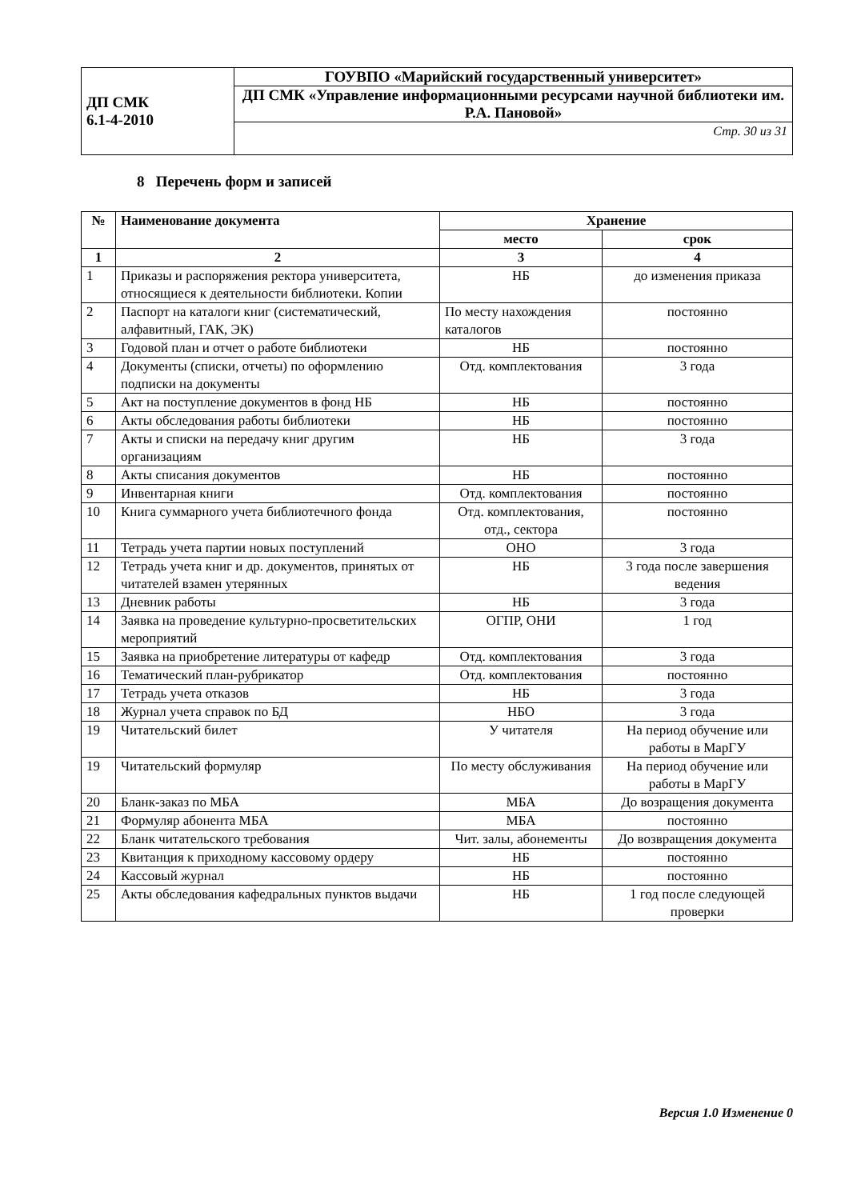| ДП СМК 6.1-4-2010 | ГОУВПО «Марийский государственный университет» |
| | ДП СМК «Управление информационными ресурсами научной библиотеки им. Р.А. Пановой» |
| | Стр. 30 из 31 |
8 Перечень форм и записей
| № | Наименование документа | Хранение | |
| --- | --- | --- | --- |
| | | место | срок |
| 1 | 2 | 3 | 4 |
| 1 | Приказы и распоряжения ректора университета, относящиеся к деятельности библиотеки. Копии | НБ | до изменения приказа |
| 2 | Паспорт на каталоги книг (систематический, алфавитный, ГАК, ЭК) | По месту нахождения каталогов | постоянно |
| 3 | Годовой план и отчет о работе библиотеки | НБ | постоянно |
| 4 | Документы (списки, отчеты) по оформлению подписки на документы | Отд. комплектования | 3 года |
| 5 | Акт на поступление документов в фонд НБ | НБ | постоянно |
| 6 | Акты обследования работы библиотеки | НБ | постоянно |
| 7 | Акты и списки на передачу книг другим организациям | НБ | 3 года |
| 8 | Акты списания документов | НБ | постоянно |
| 9 | Инвентарная книги | Отд. комплектования | постоянно |
| 10 | Книга суммарного учета библиотечного фонда | Отд. комплектования, отд., сектора | постоянно |
| 11 | Тетрадь учета партии новых поступлений | ОНО | 3 года |
| 12 | Тетрадь учета книг и др. документов, принятых от читателей взамен утерянных | НБ | 3 года после завершения ведения |
| 13 | Дневник работы | НБ | 3 года |
| 14 | Заявка на проведение культурно-просветительских мероприятий | ОГПР, ОНИ | 1 год |
| 15 | Заявка на приобретение литературы от кафедр | Отд. комплектования | 3 года |
| 16 | Тематический план-рубрикатор | Отд. комплектования | постоянно |
| 17 | Тетрадь учета отказов | НБ | 3 года |
| 18 | Журнал учета справок по БД | НБО | 3 года |
| 19 | Читательский билет | У читателя | На период обучение или работы в МарГУ |
| 19 | Читательский формуляр | По месту обслуживания | На период обучение или работы в МарГУ |
| 20 | Бланк-заказ по МБА | МБА | До возращения документа |
| 21 | Формуляр абонента МБА | МБА | постоянно |
| 22 | Бланк читательского требования | Чит. залы, абонементы | До возвращения документа |
| 23 | Квитанция к приходному кассовому ордеру | НБ | постоянно |
| 24 | Кассовый журнал | НБ | постоянно |
| 25 | Акты обследования кафедральных пунктов выдачи | НБ | 1 год после следующей проверки |
Версия 1.0 Изменение 0